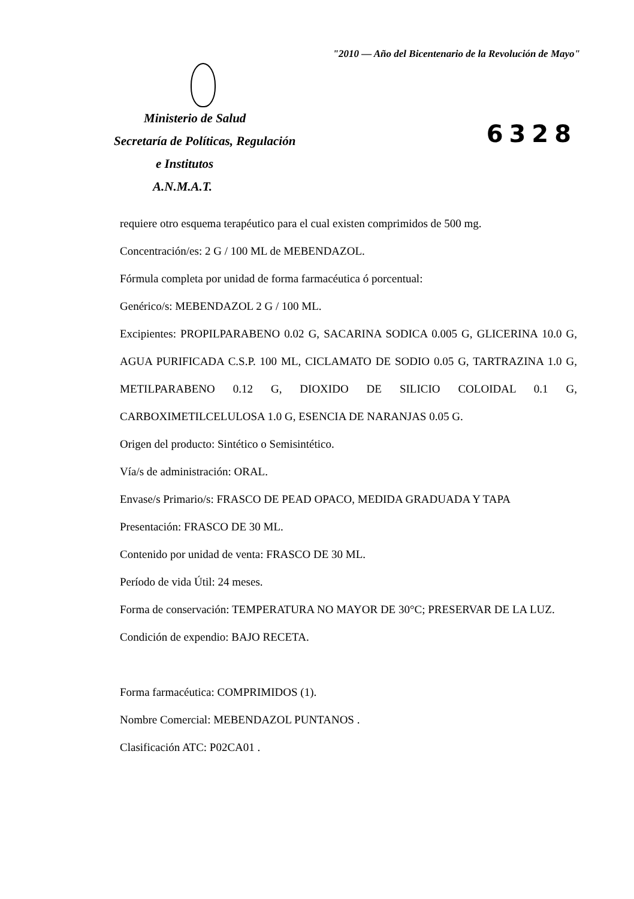"2010 — Año del Bicentenario de la Revolución de Mayo"
Ministerio de Salud
Secretaría de Políticas, Regulación
e Institutos
A.N.M.A.T.
6328
requiere otro esquema terapéutico para el cual existen comprimidos de 500 mg.
Concentración/es: 2 G / 100 ML de MEBENDAZOL.
Fórmula completa por unidad de forma farmacéutica ó porcentual:
Genérico/s: MEBENDAZOL 2 G / 100 ML.
Excipientes: PROPILPARABENO 0.02 G, SACARINA SODICA 0.005 G, GLICERINA 10.0 G, AGUA PURIFICADA C.S.P. 100 ML, CICLAMATO DE SODIO 0.05 G, TARTRAZINA 1.0 G, METILPARABENO 0.12 G, DIOXIDO DE SILICIO COLOIDAL 0.1 G, CARBOXIMETILCELULOSA 1.0 G, ESENCIA DE NARANJAS 0.05 G.
Origen del producto: Sintético o Semisintético.
Vía/s de administración: ORAL.
Envase/s Primario/s: FRASCO DE PEAD OPACO, MEDIDA GRADUADA Y TAPA
Presentación: FRASCO DE 30 ML.
Contenido por unidad de venta: FRASCO DE 30 ML.
Período de vida Útil: 24 meses.
Forma de conservación: TEMPERATURA NO MAYOR DE 30°C; PRESERVAR DE LA LUZ.
Condición de expendio: BAJO RECETA.
Forma farmacéutica: COMPRIMIDOS (1).
Nombre Comercial: MEBENDAZOL PUNTANOS .
Clasificación ATC: P02CA01 .